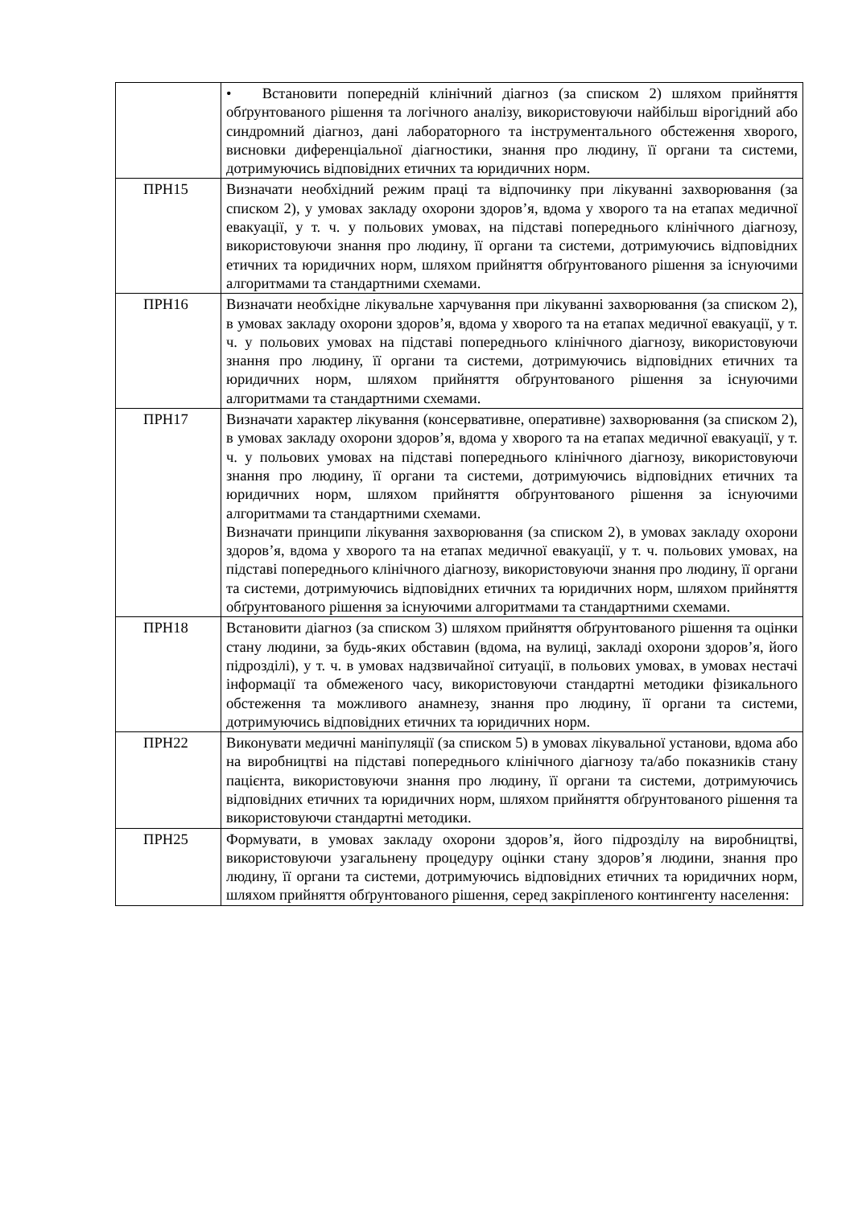| | • Встановити попередній клінічний діагноз (за списком 2) шляхом прийняття обґрунтованого рішення та логічного аналізу, використовуючи найбільш вірогідний або синдромний діагноз, дані лабораторного та інструментального обстеження хворого, висновки диференціальної діагностики, знання про людину, її органи та системи, дотримуючись відповідних етичних та юридичних норм. |
| ПРН15 | Визначати необхідний режим праці та відпочинку при лікуванні захворювання (за списком 2), у умовах закладу охорони здоров’я, вдома у хворого та на етапах медичної евакуації, у т. ч. у польових умовах, на підставі попереднього клінічного діагнозу, використовуючи знання про людину, її органи та системи, дотримуючись відповідних етичних та юридичних норм, шляхом прийняття обґрунтованого рішення за існуючими алгоритмами та стандартними схемами. |
| ПРН16 | Визначати необхідне лікувальне харчування при лікуванні захворювання (за списком 2), в умовах закладу охорони здоров’я, вдома у хворого та на етапах медичної евакуації, у т. ч. у польових умовах на підставі попереднього клінічного діагнозу, використовуючи знання про людину, її органи та системи, дотримуючись відповідних етичних та юридичних норм, шляхом прийняття обґрунтованого рішення за існуючими алгоритмами та стандартними схемами. |
| ПРН17 | Визначати характер лікування (консервативне, оперативне) захворювання (за списком 2), в умовах закладу охорони здоров’я, вдома у хворого та на етапах медичної евакуації, у т. ч. у польових умовах на підставі попереднього клінічного діагнозу, використовуючи знання про людину, її органи та системи, дотримуючись відповідних етичних та юридичних норм, шляхом прийняття обґрунтованого рішення за існуючими алгоритмами та стандартними схемами. Визначати принципи лікування захворювання (за списком 2), в умовах закладу охорони здоров’я, вдома у хворого та на етапах медичної евакуації, у т. ч. польових умовах, на підставі попереднього клінічного діагнозу, використовуючи знання про людину, її органи та системи, дотримуючись відповідних етичних та юридичних норм, шляхом прийняття обґрунтованого рішення за існуючими алгоритмами та стандартними схемами. |
| ПРН18 | Встановити діагноз (за списком 3) шляхом прийняття обґрунтованого рішення та оцінки стану людини, за будь-яких обставин (вдома, на вулиці, закладі охорони здоров’я, його підрозділі), у т. ч. в умовах надзвичайної ситуації, в польових умовах, в умовах нестачі інформації та обмеженого часу, використовуючи стандартні методики фізикального обстеження та можливого анамнезу, знання про людину, її органи та системи, дотримуючись відповідних етичних та юридичних норм. |
| ПРН22 | Виконувати медичні маніпуляції (за списком 5) в умовах лікувальної установи, вдома або на виробництві на підставі попереднього клінічного діагнозу та/або показників стану пацієнта, використовуючи знання про людину, її органи та системи, дотримуючись відповідних етичних та юридичних норм, шляхом прийняття обґрунтованого рішення та використовуючи стандартні методики. |
| ПРН25 | Формувати, в умовах закладу охорони здоров’я, його підрозділу на виробництві, використовуючи узагальнену процедуру оцінки стану здоров’я людини, знання про людину, її органи та системи, дотримуючись відповідних етичних та юридичних норм, шляхом прийняття обґрунтованого рішення, серед закріпленого контингенту населення: |